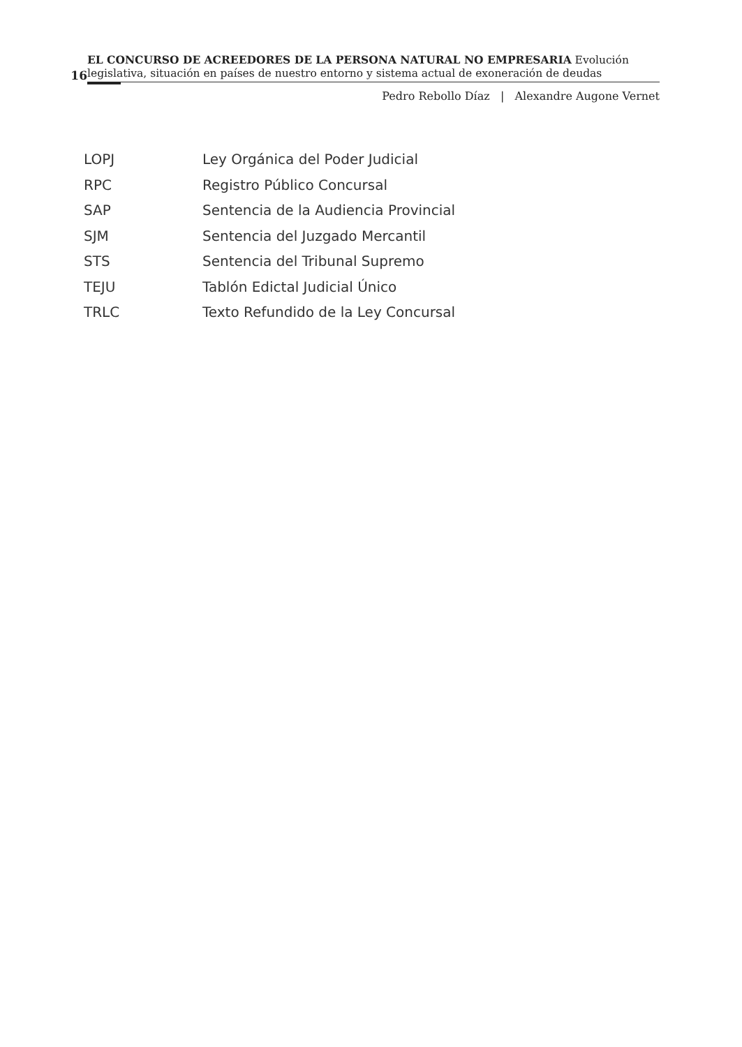16
EL CONCURSO DE ACREEDORES DE LA PERSONA NATURAL NO EMPRESARIA Evolución legislativa, situación en países de nuestro entorno y sistema actual de exoneración de deudas
Pedro Rebollo Díaz | Alexandre Augone Vernet
| LOPJ | Ley Orgánica del Poder Judicial |
| RPC | Registro Público Concursal |
| SAP | Sentencia de la Audiencia Provincial |
| SJM | Sentencia del Juzgado Mercantil |
| STS | Sentencia del Tribunal Supremo |
| TEJU | Tablón Edictal Judicial Único |
| TRLC | Texto Refundido de la Ley Concursal |